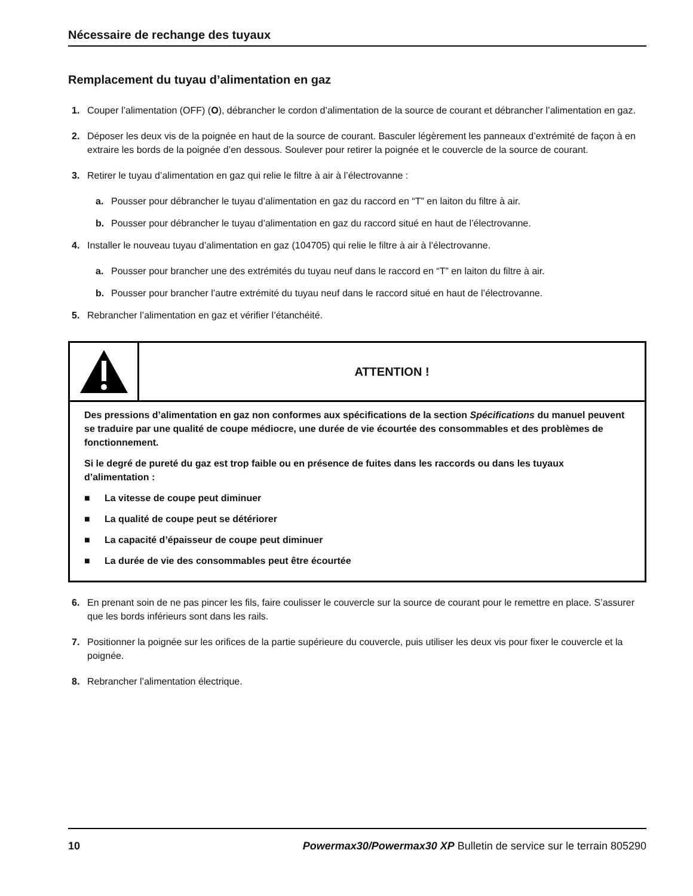Nécessaire de rechange des tuyaux
Remplacement du tuyau d’alimentation en gaz
1. Couper l’alimentation (OFF) (O), débrancher le cordon d’alimentation de la source de courant et débrancher l’alimentation en gaz.
2. Déposer les deux vis de la poignée en haut de la source de courant. Basculer légèrement les panneaux d’extrémité de façon à en extraire les bords de la poignée d’en dessous. Soulever pour retirer la poignée et le couvercle de la source de courant.
3. Retirer le tuyau d’alimentation en gaz qui relie le filtre à air à l’électrovanne :
a. Pousser pour débrancher le tuyau d’alimentation en gaz du raccord en “T” en laiton du filtre à air.
b. Pousser pour débrancher le tuyau d’alimentation en gaz du raccord situé en haut de l’électrovanne.
4. Installer le nouveau tuyau d’alimentation en gaz (104705) qui relie le filtre à air à l’électrovanne.
a. Pousser pour brancher une des extrémités du tuyau neuf dans le raccord en “T” en laiton du filtre à air.
b. Pousser pour brancher l’autre extrémité du tuyau neuf dans le raccord situé en haut de l’électrovanne.
5. Rebrancher l’alimentation en gaz et vérifier l’étanchéité.
ATTENTION !
Des pressions d’alimentation en gaz non conformes aux spécifications de la section Spécifications du manuel peuvent se traduire par une qualité de coupe médiocre, une durée de vie écourtée des consommables et des problèmes de fonctionnement.
Si le degré de pureté du gaz est trop faible ou en présence de fuites dans les raccords ou dans les tuyaux d’alimentation :
■ La vitesse de coupe peut diminuer
■ La qualité de coupe peut se détériorer
■ La capacité d’épaisseur de coupe peut diminuer
■ La durée de vie des consommables peut être écourtée
6. En prenant soin de ne pas pincer les fils, faire coulisser le couvercle sur la source de courant pour le remettre en place. S’assurer que les bords inférieurs sont dans les rails.
7. Positionner la poignée sur les orifices de la partie supérieure du couvercle, puis utiliser les deux vis pour fixer le couvercle et la poignée.
8. Rebrancher l’alimentation électrique.
10 Powermax30/Powermax30 XP Bulletin de service sur le terrain 805290